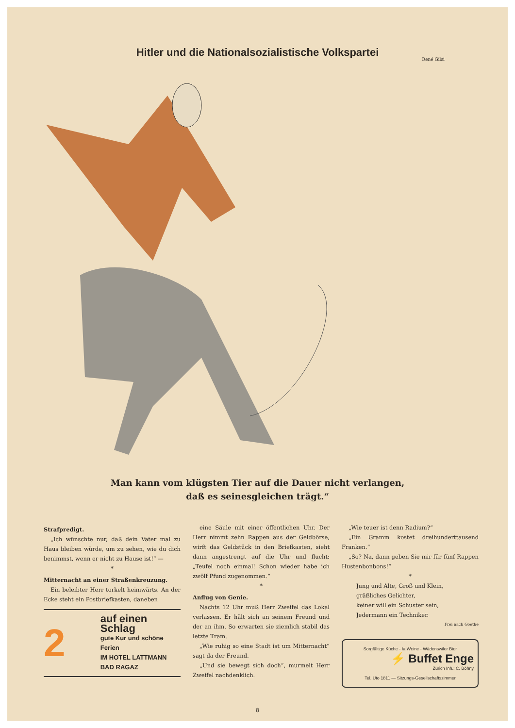Hitler und die Nationalsozialistische Volkspartei
René Gilsi
Man kann vom klügsten Tier auf die Dauer nicht verlangen,
daß es seinesgleichen trägt.“
Strafpredigt.
„Ich wünschte nur, daß dein Vater mal zu Haus bleiben würde, um zu sehen, wie du dich benimmst, wenn er nicht zu Hause ist!“ —
*
Mitternacht an einer Straßenkreuzung.
Ein beleibter Herr torkelt heimwärts. An der Ecke steht ein Postbriefkasten, daneben
2
auf einen Schlag
gute Kur und schöne Ferien
IM HOTEL LATTMANN
BAD RAGAZ
eine Säule mit einer öffentlichen Uhr. Der Herr nimmt zehn Rappen aus der Geldbörse, wirft das Geldstück in den Briefkasten, sieht dann angestrengt auf die Uhr und flucht: „Teufel noch einmal! Schon wieder habe ich zwölf Pfund zugenommen.“
*
Anflug von Genie.
Nachts 12 Uhr muß Herr Zweifel das Lokal verlassen. Er hält sich an seinem Freund und der an ihm. So erwarten sie ziemlich stabil das letzte Tram.
„Wie ruhig so eine Stadt ist um Mitternacht“ sagt da der Freund.
„Und sie bewegt sich doch“, murmelt Herr Zweifel nachdenklich.
„Wie teuer ist denn Radium?“
„Ein Gramm kostet dreihunderttausend Franken.“
„So? Na, dann geben Sie mir für fünf Rappen Hustenbonbons!“
*
Jung und Alte, Groß und Klein,
gräßliches Gelichter,
keiner will ein Schuster sein,
Jedermann ein Techniker.
Frei nach Goethe
Sorgfältige Küche - Ia Weine - Wädenswiler Bier
⚡ Buffet Enge
Zürich Inh.: C. Böhny
Tel. Uto 1811 — Sitzungs-Gesellschaftszimmer
8